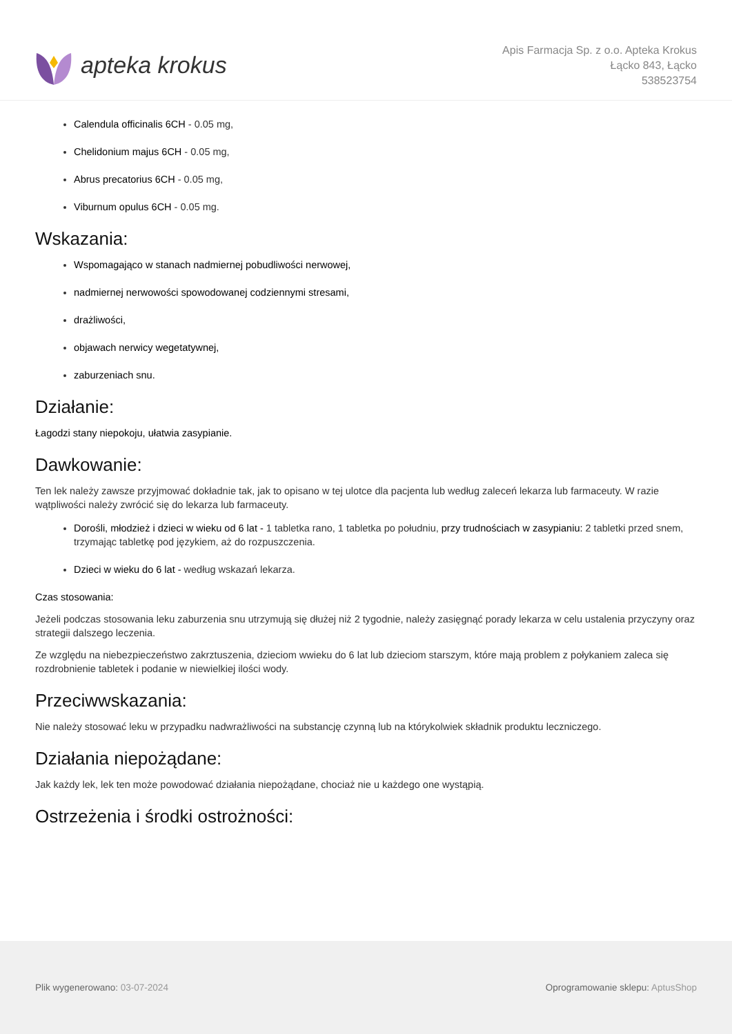apteka krokus
Apis Farmacja Sp. z o.o. Apteka Krokus
Łącko 843, Łącko
538523754
Calendula officinalis 6CH - 0.05 mg,
Chelidonium majus 6CH - 0.05 mg,
Abrus precatorius 6CH - 0.05 mg,
Viburnum opulus 6CH - 0.05 mg.
Wskazania:
Wspomagająco w stanach nadmiernej pobudliwości nerwowej,
nadmiernej nerwowości spowodowanej codziennymi stresami,
drażliwości,
objawach nerwicy wegetatywnej,
zaburzeniach snu.
Działanie:
Łagodzi stany niepokoju, ułatwia zasypianie.
Dawkowanie:
Ten lek należy zawsze przyjmować dokładnie tak, jak to opisano w tej ulotce dla pacjenta lub według zaleceń lekarza lub farmaceuty. W razie wątpliwości należy zwrócić się do lekarza lub farmaceuty.
Dorośli, młodzież i dzieci w wieku od 6 lat - 1 tabletka rano, 1 tabletka po południu, przy trudnościach w zasypianiu: 2 tabletki przed snem, trzymając tabletkę pod językiem, aż do rozpuszczenia.
Dzieci w wieku do 6 lat - według wskazań lekarza.
Czas stosowania:
Jeżeli podczas stosowania leku zaburzenia snu utrzymują się dłużej niż 2 tygodnie, należy zasięgnąć porady lekarza w celu ustalenia przyczyny oraz strategii dalszego leczenia.
Ze względu na niebezpieczeństwo zakrztuszenia, dzieciom wwieku do 6 lat lub dzieciom starszym, które mają problem z połykaniem zaleca się rozdrobnienie tabletek i podanie w niewielkiej ilości wody.
Przeciwwskazania:
Nie należy stosować leku w przypadku nadwrażliwości na substancję czynną lub na którykolwiek składnik produktu leczniczego.
Działania niepożądane:
Jak każdy lek, lek ten może powodować działania niepożądane, chociaż nie u każdego one wystąpią.
Ostrzeżenia i środki ostrożności:
Plik wygenerowano: 03-07-2024
Oprogramowanie sklepu: AptusShop